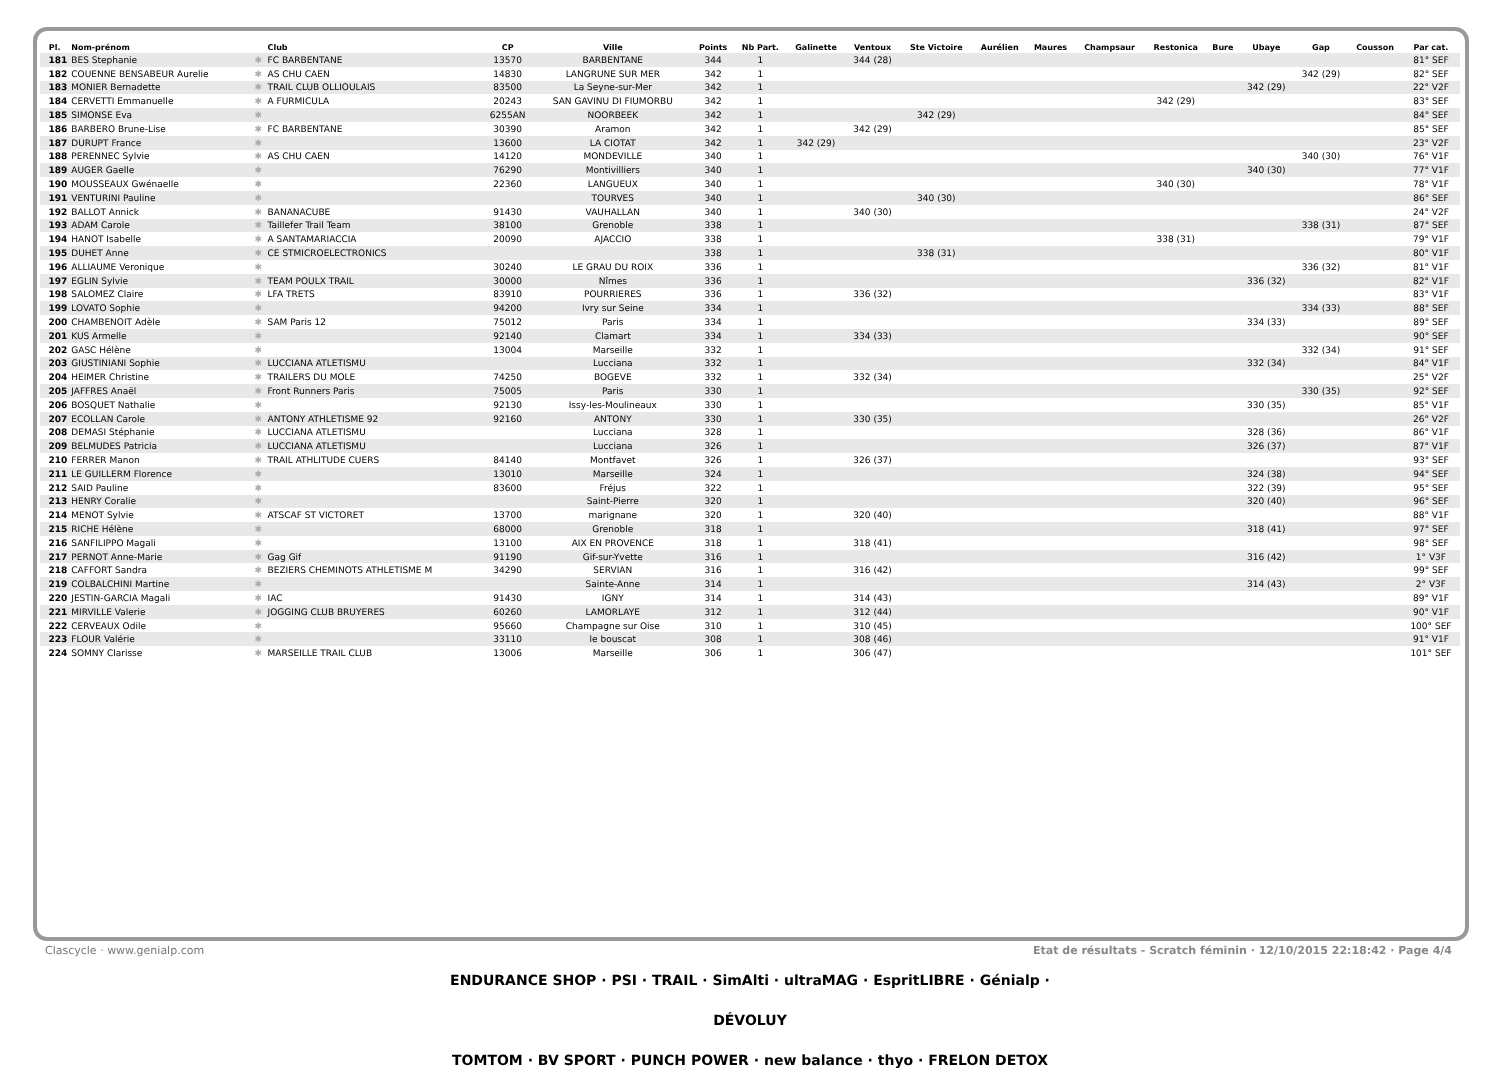| Pl. | Nom-prénom | | Club | CP | Ville | Points | Nb Part. | Galinette | Ventoux | Ste Victoire | Aurélien | Maures | Champsaur | Restonica | Bure | Ubaye | Gap | Cousson | Par cat. |
| --- | --- | --- | --- | --- | --- | --- | --- | --- | --- | --- | --- | --- | --- | --- | --- | --- | --- | --- | --- |
| 181 | BES Stephanie | ✱ | FC BARBENTANE | 13570 | BARBENTANE | 344 | 1 | | 344 (28) | | | | | | | | | | 81° SEF |
| 182 | COUENNE BENSABEUR Aurelie | ✱ | AS CHU CAEN | 14830 | LANGRUNE SUR MER | 342 | 1 | | | | | | | | | | 342 (29) | | 82° SEF |
| 183 | MONIER Bernadette | ✱ | TRAIL CLUB OLLIOULAIS | 83500 | La Seyne-sur-Mer | 342 | 1 | | | | | | | | | 342 (29) | | | 22° V2F |
| 184 | CERVETTI Emmanuelle | ✱ | A FURMICULA | 20243 | SAN GAVINU DI FIUMORBU | 342 | 1 | | | | | | | 342 (29) | | | | | 83° SEF |
| 185 | SIMONSE Eva | ✱ | | 6255AN | NOORBEEK | 342 | 1 | | | 342 (29) | | | | | | | | | 84° SEF |
| 186 | BARBERO Brune-Lise | ✱ | FC BARBENTANE | 30390 | Aramon | 342 | 1 | | 342 (29) | | | | | | | | | | 85° SEF |
| 187 | DURUPT France | ✱ | | 13600 | LA CIOTAT | 342 | 1 | 342 (29) | | | | | | | | | | | 23° V2F |
| 188 | PERENNEC Sylvie | ✱ | AS CHU CAEN | 14120 | MONDEVILLE | 340 | 1 | | | | | | | | | | 340 (30) | | 76° V1F |
| 189 | AUGER Gaelle | ✱ | | 76290 | Montivilliers | 340 | 1 | | | | | | | | | 340 (30) | | | 77° V1F |
| 190 | MOUSSEAUX Gwénaelle | ✱ | | 22360 | LANGUEUX | 340 | 1 | | | | | | | 340 (30) | | | | | 78° V1F |
| 191 | VENTURINI Pauline | ✱ | | | TOURVES | 340 | 1 | | | 340 (30) | | | | | | | | | 86° SEF |
| 192 | BALLOT Annick | ✱ | BANANACUBE | 91430 | VAUHALLAN | 340 | 1 | | 340 (30) | | | | | | | | | | 24° V2F |
| 193 | ADAM Carole | ✱ | Taillefer Trail Team | 38100 | Grenoble | 338 | 1 | | | | | | | | | | 338 (31) | | 87° SEF |
| 194 | HANOT Isabelle | ✱ | A SANTAMARIACCIA | 20090 | AJACCIO | 338 | 1 | | | | | | | 338 (31) | | | | | 79° V1F |
| 195 | DUHET Anne | ✱ | CE STMICROELECTRONICS | | | 338 | 1 | | | 338 (31) | | | | | | | | | 80° V1F |
| 196 | ALLIAUME Veronique | ✱ | | 30240 | LE GRAU DU ROIX | 336 | 1 | | | | | | | | | | 336 (32) | | 81° V1F |
| 197 | EGLIN Sylvie | ✱ | TEAM POULX TRAIL | 30000 | Nîmes | 336 | 1 | | | | | | | | | 336 (32) | | | 82° V1F |
| 198 | SALOMEZ Claire | ✱ | LFA TRETS | 83910 | POURRIERES | 336 | 1 | | 336 (32) | | | | | | | | | | 83° V1F |
| 199 | LOVATO Sophie | ✱ | | 94200 | Ivry sur Seine | 334 | 1 | | | | | | | | | | 334 (33) | | 88° SEF |
| 200 | CHAMBENOIT Adèle | ✱ | SAM Paris 12 | 75012 | Paris | 334 | 1 | | | | | | | | | 334 (33) | | | 89° SEF |
| 201 | KUS Armelle | ✱ | | 92140 | Clamart | 334 | 1 | | 334 (33) | | | | | | | | | | 90° SEF |
| 202 | GASC Hélène | ✱ | | 13004 | Marseille | 332 | 1 | | | | | | | | | | 332 (34) | | 91° SEF |
| 203 | GIUSTINIANI Sophie | ✱ | LUCCIANA ATLETISMU | | Lucciana | 332 | 1 | | | | | | | | | 332 (34) | | | 84° V1F |
| 204 | HEIMER Christine | ✱ | TRAILERS DU MOLE | 74250 | BOGEVE | 332 | 1 | | 332 (34) | | | | | | | | | | 25° V2F |
| 205 | JAFFRES Anaël | ✱ | Front Runners Paris | 75005 | Paris | 330 | 1 | | | | | | | | | | 330 (35) | | 92° SEF |
| 206 | BOSQUET Nathalie | ✱ | | 92130 | Issy-les-Moulineaux | 330 | 1 | | | | | | | | | 330 (35) | | | 85° V1F |
| 207 | ECOLLAN Carole | ✱ | ANTONY ATHLETISME 92 | 92160 | ANTONY | 330 | 1 | | 330 (35) | | | | | | | | | | 26° V2F |
| 208 | DEMASI Stéphanie | ✱ | LUCCIANA ATLETISMU | | Lucciana | 328 | 1 | | | | | | | | | 328 (36) | | | 86° V1F |
| 209 | BELMUDES Patricia | ✱ | LUCCIANA ATLETISMU | | Lucciana | 326 | 1 | | | | | | | | | 326 (37) | | | 87° V1F |
| 210 | FERRER Manon | ✱ | TRAIL ATHLITUDE CUERS | 84140 | Montfavet | 326 | 1 | | 326 (37) | | | | | | | | | | 93° SEF |
| 211 | LE GUILLERM Florence | ✱ | | 13010 | Marseille | 324 | 1 | | | | | | | | | 324 (38) | | | 94° SEF |
| 212 | SAID Pauline | ✱ | | 83600 | Fréjus | 322 | 1 | | | | | | | | | 322 (39) | | | 95° SEF |
| 213 | HENRY Coralie | ✱ | | | Saint-Pierre | 320 | 1 | | | | | | | | | 320 (40) | | | 96° SEF |
| 214 | MENOT Sylvie | ✱ | ATSCAF ST VICTORET | 13700 | marignane | 320 | 1 | | 320 (40) | | | | | | | | | | 88° V1F |
| 215 | RICHE Hélène | ✱ | | 68000 | Grenoble | 318 | 1 | | | | | | | | | 318 (41) | | | 97° SEF |
| 216 | SANFILIPPO Magali | ✱ | | 13100 | AIX EN PROVENCE | 318 | 1 | | 318 (41) | | | | | | | | | | 98° SEF |
| 217 | PERNOT Anne-Marie | ✱ | Gag Gif | 91190 | Gif-sur-Yvette | 316 | 1 | | | | | | | | | 316 (42) | | | 1° V3F |
| 218 | CAFFORT Sandra | ✱ | BEZIERS CHEMINOTS ATHLETISME M | 34290 | SERVIAN | 316 | 1 | | 316 (42) | | | | | | | | | | 99° SEF |
| 219 | COLBALCHINI Martine | ✱ | | | Sainte-Anne | 314 | 1 | | | | | | | | | 314 (43) | | | 2° V3F |
| 220 | JESTIN-GARCIA Magali | ✱ | IAC | 91430 | IGNY | 314 | 1 | | 314 (43) | | | | | | | | | | 89° V1F |
| 221 | MIRVILLE Valerie | ✱ | JOGGING CLUB BRUYERES | 60260 | LAMORLAYE | 312 | 1 | | 312 (44) | | | | | | | | | | 90° V1F |
| 222 | CERVEAUX Odile | ✱ | | 95660 | Champagne sur Oise | 310 | 1 | | 310 (45) | | | | | | | | | | 100° SEF |
| 223 | FLOUR Valérie | ✱ | | 33110 | le bouscat | 308 | 1 | | 308 (46) | | | | | | | | | | 91° V1F |
| 224 | SOMNY Clarisse | ✱ | MARSEILLE TRAIL CLUB | 13006 | Marseille | 306 | 1 | | 306 (47) | | | | | | | | | | 101° SEF |
Clascycle · www.genialp.com Etat de résultats - Scratch féminin · 12/10/2015 22:18:42 · Page 4/4
ENDURANCE SHOP · PSI · TRAIL · SimAlti · ultraMAG · EspritLIBRE · Génialp · DÉVOLUY
TOMTOM · BV SPORT · PUNCH POWER · new balance · thyo · FRELON DETOX